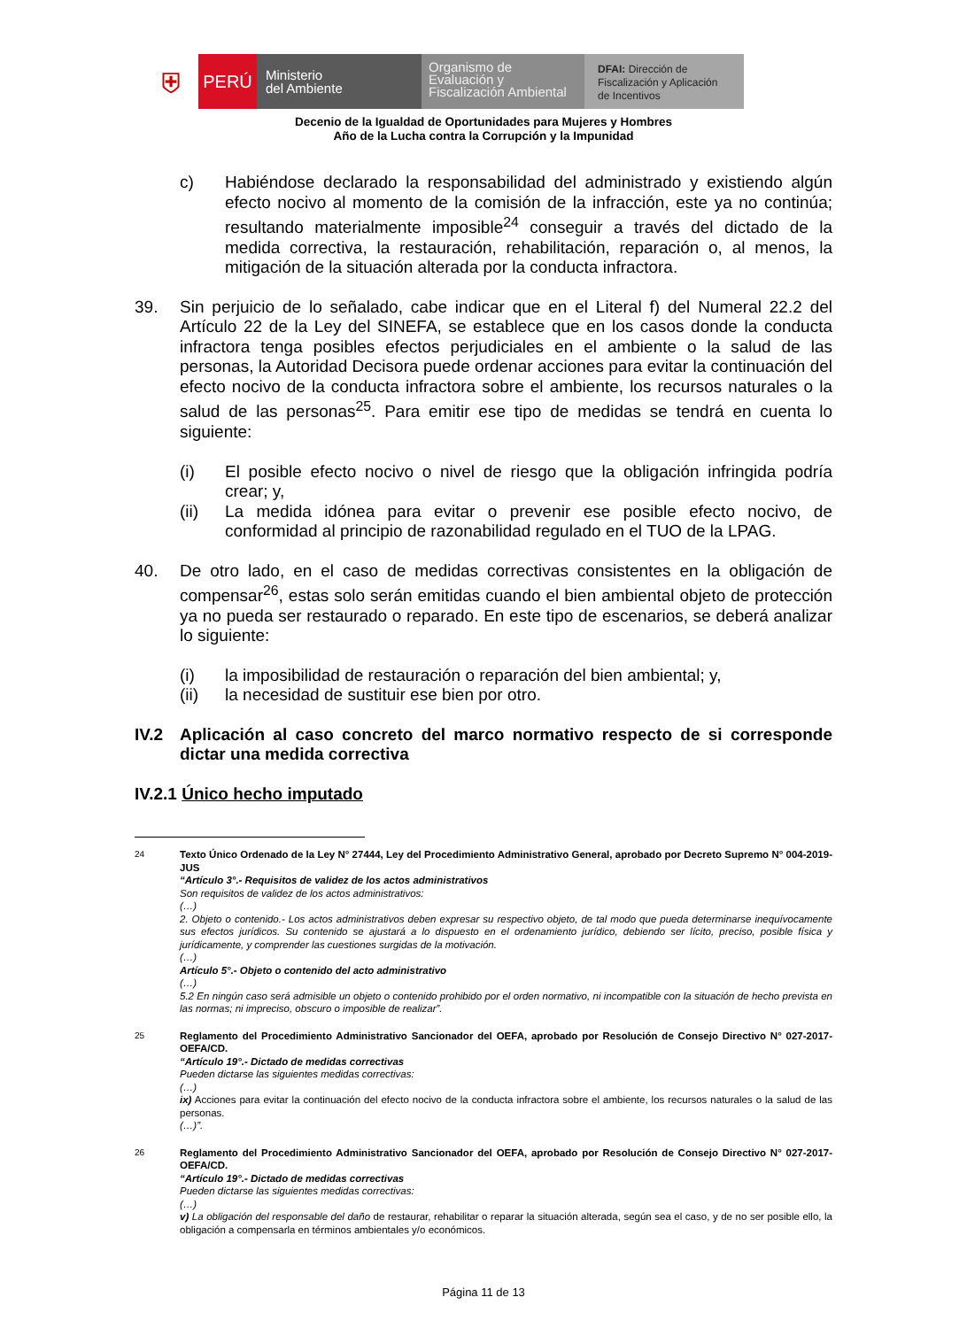⛨
PERÚ
Ministerio
del Ambiente
Organismo de
Evaluación y
Fiscalización Ambiental
DFAI: Dirección de
Fiscalización y Aplicación
de Incentivos
Decenio de la Igualdad de Oportunidades para Mujeres y Hombres
Año de la Lucha contra la Corrupción y la Impunidad
c) Habiéndose declarado la responsabilidad del administrado y existiendo algún efecto nocivo al momento de la comisión de la infracción, este ya no continúa; resultando materialmente imposible<sup>24</sup> conseguir a través del dictado de la medida correctiva, la restauración, rehabilitación, reparación o, al menos, la mitigación de la situación alterada por la conducta infractora.
39. Sin perjuicio de lo señalado, cabe indicar que en el Literal f) del Numeral 22.2 del Artículo 22 de la Ley del SINEFA, se establece que en los casos donde la conducta infractora tenga posibles efectos perjudiciales en el ambiente o la salud de las personas, la Autoridad Decisora puede ordenar acciones para evitar la continuación del efecto nocivo de la conducta infractora sobre el ambiente, los recursos naturales o la salud de las personas<sup>25</sup>. Para emitir ese tipo de medidas se tendrá en cuenta lo siguiente:
(i) El posible efecto nocivo o nivel de riesgo que la obligación infringida podría crear; y,
(ii) La medida idónea para evitar o prevenir ese posible efecto nocivo, de conformidad al principio de razonabilidad regulado en el TUO de la LPAG.
40. De otro lado, en el caso de medidas correctivas consistentes en la obligación de compensar<sup>26</sup>, estas solo serán emitidas cuando el bien ambiental objeto de protección ya no pueda ser restaurado o reparado. En este tipo de escenarios, se deberá analizar lo siguiente:
(i) la imposibilidad de restauración o reparación del bien ambiental; y,
(ii) la necesidad de sustituir ese bien por otro.
IV.2 Aplicación al caso concreto del marco normativo respecto de si corresponde dictar una medida correctiva
IV.2.1 Único hecho imputado
24
Texto Único Ordenado de la Ley N° 27444, Ley del Procedimiento Administrativo General, aprobado por Decreto Supremo N° 004-2019-JUS
“Artículo 3°.- Requisitos de validez de los actos administrativos
Son requisitos de validez de los actos administrativos:
(…)
2. Objeto o contenido.- Los actos administrativos deben expresar su respectivo objeto, de tal modo que pueda determinarse inequívocamente sus efectos jurídicos. Su contenido se ajustará a lo dispuesto en el ordenamiento jurídico, debiendo ser lícito, preciso, posible física y jurídicamente, y comprender las cuestiones surgidas de la motivación.
(…)
Artículo 5°.- Objeto o contenido del acto administrativo
(…)
5.2 En ningún caso será admisible un objeto o contenido prohibido por el orden normativo, ni incompatible con la situación de hecho prevista en las normas; ni impreciso, obscuro o imposible de realizar”.
25
Reglamento del Procedimiento Administrativo Sancionador del OEFA, aprobado por Resolución de Consejo Directivo N° 027-2017-OEFA/CD.
“Artículo 19°.- Dictado de medidas correctivas
Pueden dictarse las siguientes medidas correctivas:
(…)
ix) Acciones para evitar la continuación del efecto nocivo de la conducta infractora sobre el ambiente, los recursos naturales o la salud de las personas.
(…)”.
26
Reglamento del Procedimiento Administrativo Sancionador del OEFA, aprobado por Resolución de Consejo Directivo N° 027-2017-OEFA/CD.
“Artículo 19°.- Dictado de medidas correctivas
Pueden dictarse las siguientes medidas correctivas:
(…)
v) La obligación del responsable del daño de restaurar, rehabilitar o reparar la situación alterada, según sea el caso, y de no ser posible ello, la obligación a compensarla en términos ambientales y/o económicos.
Página 11 de 13